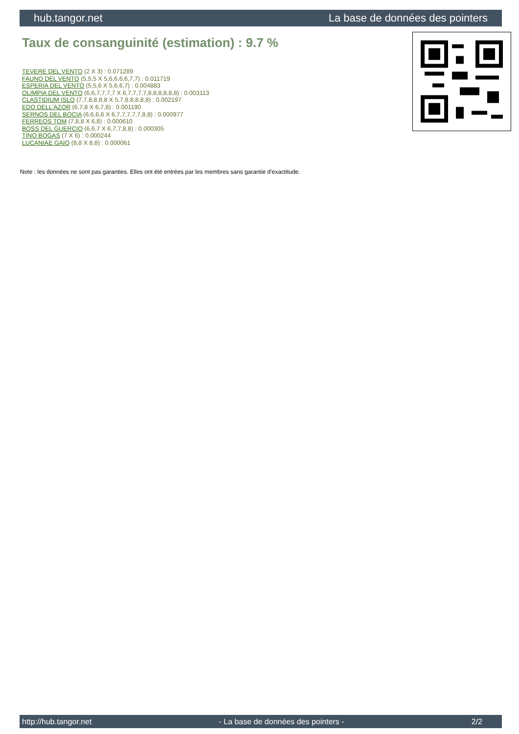hub.tangor.net La base de données des pointers
Taux de consanguinité (estimation) : 9.7 %
TEVERE DEL VENTO (2 X 3) : 0.071289
FAUNO DEL VENTO (5,5,5 X 5,6,6,6,6,7,7) : 0.011719
ESPERIA DEL VENTO (5,5,6 X 5,6,6,7) : 0.004883
OLIMPIA DEL VENTO (6,6,7,7,7,7 X 6,7,7,7,7,8,8,8,8,8,8) : 0.003113
CLASTIDIUM ISLO (7,7,8,8,8,8 X 5,7,8,8,8,8,8) : 0.002197
EDO DELL'AZOR (6,7,8 X 6,7,8) : 0.001190
SERNOS DEL BOCIA (6,6,6,6 X 6,7,7,7,7,7,8,8) : 0.000977
FERREOS TOM (7,8,8 X 6,8) : 0.000610
BOSS DEL GUERCIO (6,6,7 X 6,7,7,8,8) : 0.000305
TINO BOGAS (7 X 6) : 0.000244
LUCANIAE GAIO (8,8 X 8,8) : 0.000061
Note : les données ne sont pas garanties. Elles ont été entrées par les membres sans garantie d'exactitude.
http://hub.tangor.net - La base de données des pointers - 2/2